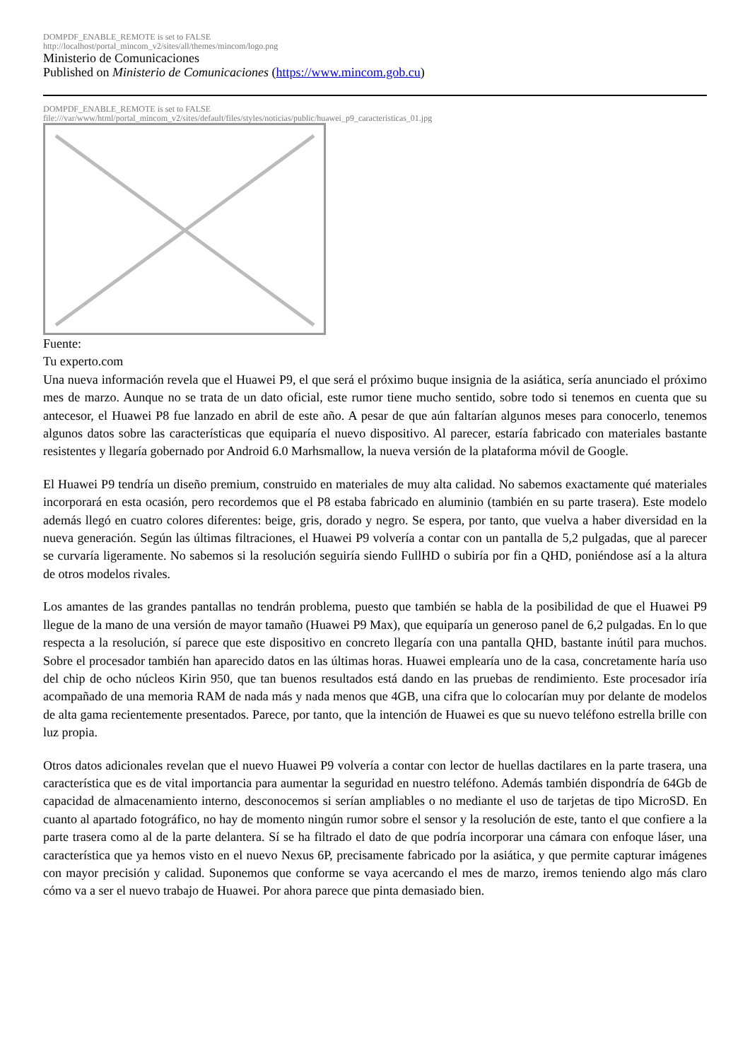DOMPDF_ENABLE_REMOTE is set to FALSE
http://localhost/portal_mincom_v2/sites/all/themes/mincom/logo.png
Ministerio de Comunicaciones
Published on Ministerio de Comunicaciones (https://www.mincom.gob.cu)
DOMPDF_ENABLE_REMOTE is set to FALSE
file:///var/www/html/portal_mincom_v2/sites/default/files/styles/noticias/public/huawei_p9_caracteristicas_01.jpg
Fuente:
Tu experto.com
Una nueva información revela que el Huawei P9, el que será el próximo buque insignia de la asiática, sería anunciado el próximo mes de marzo. Aunque no se trata de un dato oficial, este rumor tiene mucho sentido, sobre todo si tenemos en cuenta que su antecesor, el Huawei P8 fue lanzado en abril de este año. A pesar de que aún faltarían algunos meses para conocerlo, tenemos algunos datos sobre las características que equiparía el nuevo dispositivo. Al parecer, estaría fabricado con materiales bastante resistentes y llegaría gobernado por Android 6.0 Marhsmallow, la nueva versión de la plataforma móvil de Google.
El Huawei P9 tendría un diseño premium, construido en materiales de muy alta calidad. No sabemos exactamente qué materiales incorporará en esta ocasión, pero recordemos que el P8 estaba fabricado en aluminio (también en su parte trasera). Este modelo además llegó en cuatro colores diferentes: beige, gris, dorado y negro. Se espera, por tanto, que vuelva a haber diversidad en la nueva generación. Según las últimas filtraciones, el Huawei P9 volvería a contar con un pantalla de 5,2 pulgadas, que al parecer se curvaría ligeramente. No sabemos si la resolución seguiría siendo FullHD o subiría por fin a QHD, poniéndose así a la altura de otros modelos rivales.
Los amantes de las grandes pantallas no tendrán problema, puesto que también se habla de la posibilidad de que el Huawei P9 llegue de la mano de una versión de mayor tamaño (Huawei P9 Max), que equiparía un generoso panel de 6,2 pulgadas. En lo que respecta a la resolución, sí parece que este dispositivo en concreto llegaría con una pantalla QHD, bastante inútil para muchos. Sobre el procesador también han aparecido datos en las últimas horas. Huawei emplearía uno de la casa, concretamente haría uso del chip de ocho núcleos Kirin 950, que tan buenos resultados está dando en las pruebas de rendimiento. Este procesador iría acompañado de una memoria RAM de nada más y nada menos que 4GB, una cifra que lo colocarían muy por delante de modelos de alta gama recientemente presentados. Parece, por tanto, que la intención de Huawei es que su nuevo teléfono estrella brille con luz propia.
Otros datos adicionales revelan que el nuevo Huawei P9 volvería a contar con lector de huellas dactilares en la parte trasera, una característica que es de vital importancia para aumentar la seguridad en nuestro teléfono. Además también dispondría de 64Gb de capacidad de almacenamiento interno, desconocemos si serían ampliables o no mediante el uso de tarjetas de tipo MicroSD. En cuanto al apartado fotográfico, no hay de momento ningún rumor sobre el sensor y la resolución de este, tanto el que confiere a la parte trasera como al de la parte delantera. Sí se ha filtrado el dato de que podría incorporar una cámara con enfoque láser, una característica que ya hemos visto en el nuevo Nexus 6P, precisamente fabricado por la asiática, y que permite capturar imágenes con mayor precisión y calidad. Suponemos que conforme se vaya acercando el mes de marzo, iremos teniendo algo más claro cómo va a ser el nuevo trabajo de Huawei. Por ahora parece que pinta demasiado bien.